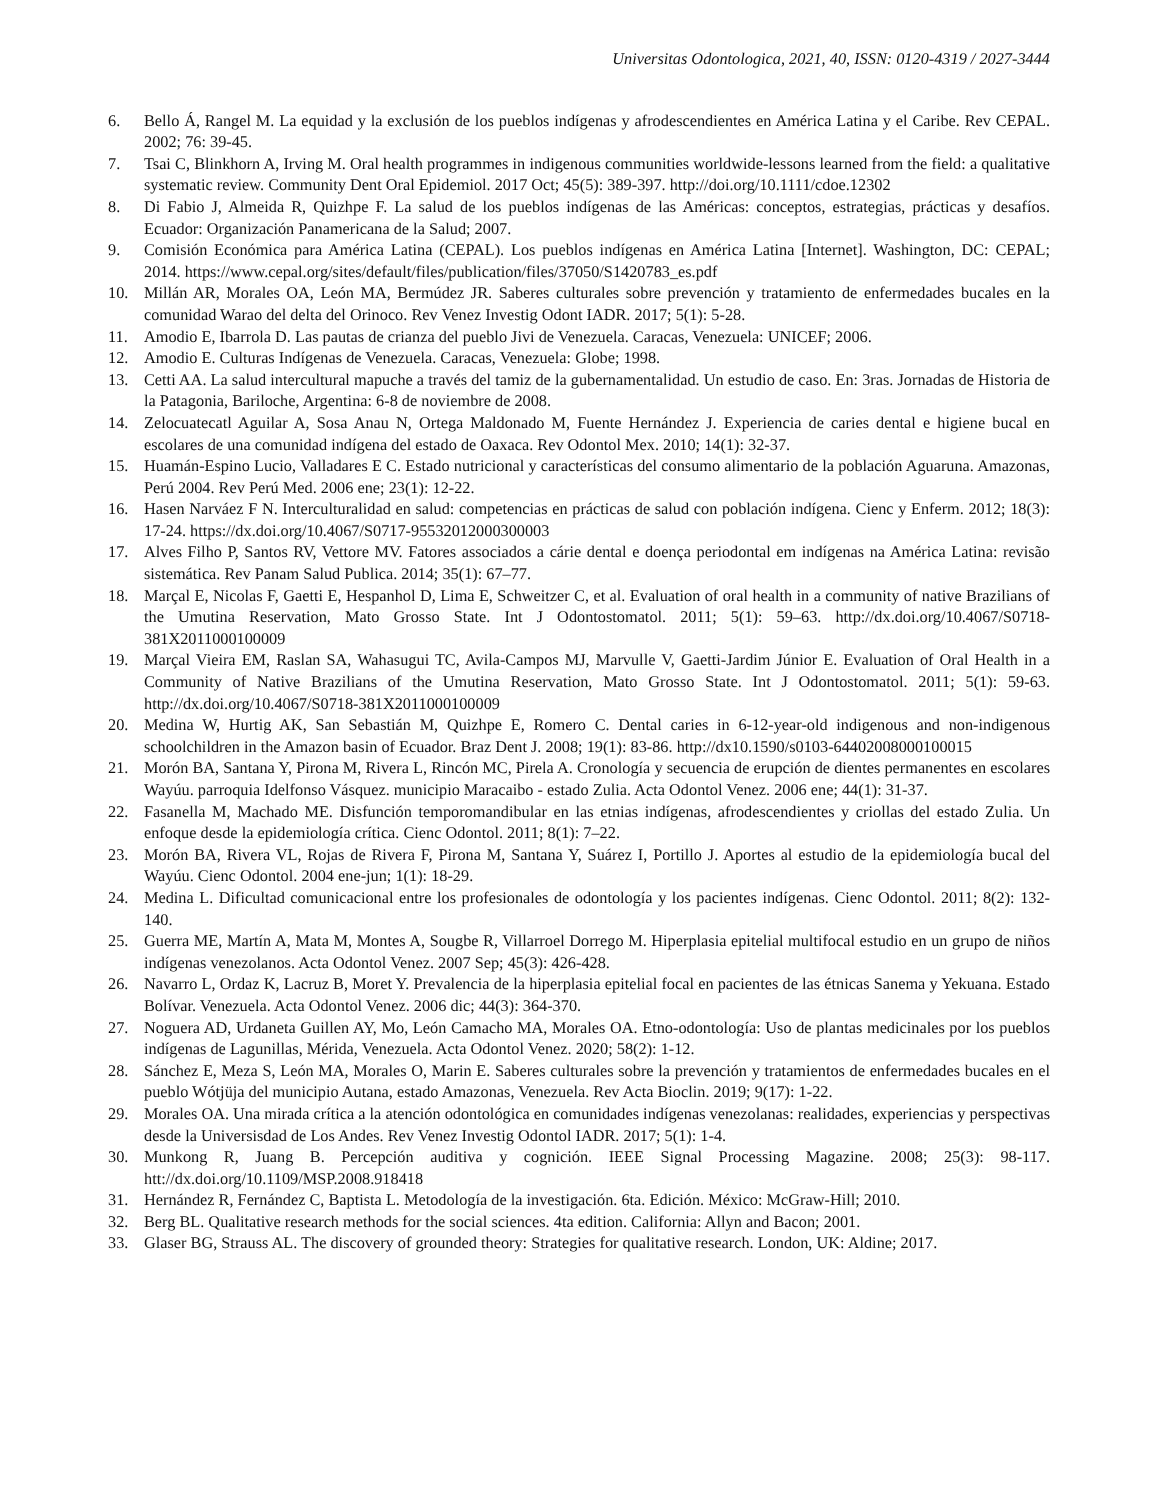Universitas Odontologica, 2021, 40, ISSN: 0120-4319 / 2027-3444
6. Bello Á, Rangel M. La equidad y la exclusión de los pueblos indígenas y afrodescendientes en América Latina y el Caribe. Rev CEPAL. 2002; 76: 39-45.
7. Tsai C, Blinkhorn A, Irving M. Oral health programmes in indigenous communities worldwide-lessons learned from the field: a qualitative systematic review. Community Dent Oral Epidemiol. 2017 Oct; 45(5): 389-397. http://doi.org/10.1111/cdoe.12302
8. Di Fabio J, Almeida R, Quizhpe F. La salud de los pueblos indígenas de las Américas: conceptos, estrategias, prácticas y desafíos. Ecuador: Organización Panamericana de la Salud; 2007.
9. Comisión Económica para América Latina (CEPAL). Los pueblos indígenas en América Latina [Internet]. Washington, DC: CEPAL; 2014. https://www.cepal.org/sites/default/files/publication/files/37050/S1420783_es.pdf
10. Millán AR, Morales OA, León MA, Bermúdez JR. Saberes culturales sobre prevención y tratamiento de enfermedades bucales en la comunidad Warao del delta del Orinoco. Rev Venez Investig Odont IADR. 2017; 5(1): 5-28.
11. Amodio E, Ibarrola D. Las pautas de crianza del pueblo Jivi de Venezuela. Caracas, Venezuela: UNICEF; 2006.
12. Amodio E. Culturas Indígenas de Venezuela. Caracas, Venezuela: Globe; 1998.
13. Cetti AA. La salud intercultural mapuche a través del tamiz de la gubernamentalidad. Un estudio de caso. En: 3ras. Jornadas de Historia de la Patagonia, Bariloche, Argentina: 6-8 de noviembre de 2008.
14. Zelocuatecatl Aguilar A, Sosa Anau N, Ortega Maldonado M, Fuente Hernández J. Experiencia de caries dental e higiene bucal en escolares de una comunidad indígena del estado de Oaxaca. Rev Odontol Mex. 2010; 14(1): 32-37.
15. Huamán-Espino Lucio, Valladares E C. Estado nutricional y características del consumo alimentario de la población Aguaruna. Amazonas, Perú 2004. Rev Perú Med. 2006 ene; 23(1): 12-22.
16. Hasen Narváez F N. Interculturalidad en salud: competencias en prácticas de salud con población indígena. Cienc y Enferm. 2012; 18(3): 17-24. https://dx.doi.org/10.4067/S0717-95532012000300003
17. Alves Filho P, Santos RV, Vettore MV. Fatores associados a cárie dental e doença periodontal em indígenas na América Latina: revisão sistemática. Rev Panam Salud Publica. 2014; 35(1): 67–77.
18. Marçal E, Nicolas F, Gaetti E, Hespanhol D, Lima E, Schweitzer C, et al. Evaluation of oral health in a community of native Brazilians of the Umutina Reservation, Mato Grosso State. Int J Odontostomatol. 2011; 5(1): 59–63. http://dx.doi.org/10.4067/S0718-381X2011000100009
19. Marçal Vieira EM, Raslan SA, Wahasugui TC, Avila-Campos MJ, Marvulle V, Gaetti-Jardim Júnior E. Evaluation of Oral Health in a Community of Native Brazilians of the Umutina Reservation, Mato Grosso State. Int J Odontostomatol. 2011; 5(1): 59-63. http://dx.doi.org/10.4067/S0718-381X2011000100009
20. Medina W, Hurtig AK, San Sebastián M, Quizhpe E, Romero C. Dental caries in 6-12-year-old indigenous and non-indigenous schoolchildren in the Amazon basin of Ecuador. Braz Dent J. 2008; 19(1): 83-86. http://dx10.1590/s0103-64402008000100015
21. Morón BA, Santana Y, Pirona M, Rivera L, Rincón MC, Pirela A. Cronología y secuencia de erupción de dientes permanentes en escolares Wayúu. parroquia Idelfonso Vásquez. municipio Maracaibo - estado Zulia. Acta Odontol Venez. 2006 ene; 44(1): 31-37.
22. Fasanella M, Machado ME. Disfunción temporomandibular en las etnias indígenas, afrodescendientes y criollas del estado Zulia. Un enfoque desde la epidemiología crítica. Cienc Odontol. 2011; 8(1): 7–22.
23. Morón BA, Rivera VL, Rojas de Rivera F, Pirona M, Santana Y, Suárez I, Portillo J. Aportes al estudio de la epidemiología bucal del Wayúu. Cienc Odontol. 2004 ene-jun; 1(1): 18-29.
24. Medina L. Dificultad comunicacional entre los profesionales de odontología y los pacientes indígenas. Cienc Odontol. 2011; 8(2): 132-140.
25. Guerra ME, Martín A, Mata M, Montes A, Sougbe R, Villarroel Dorrego M. Hiperplasia epitelial multifocal estudio en un grupo de niños indígenas venezolanos. Acta Odontol Venez. 2007 Sep; 45(3): 426-428.
26. Navarro L, Ordaz K, Lacruz B, Moret Y. Prevalencia de la hiperplasia epitelial focal en pacientes de las étnicas Sanema y Yekuana. Estado Bolívar. Venezuela. Acta Odontol Venez. 2006 dic; 44(3): 364-370.
27. Noguera AD, Urdaneta Guillen AY, Mo, León Camacho MA, Morales OA. Etno-odontología: Uso de plantas medicinales por los pueblos indígenas de Lagunillas, Mérida, Venezuela. Acta Odontol Venez. 2020; 58(2): 1-12.
28. Sánchez E, Meza S, León MA, Morales O, Marin E. Saberes culturales sobre la prevención y tratamientos de enfermedades bucales en el pueblo Wótjüja del municipio Autana, estado Amazonas, Venezuela. Rev Acta Bioclin. 2019; 9(17): 1-22.
29. Morales OA. Una mirada crítica a la atención odontológica en comunidades indígenas venezolanas: realidades, experiencias y perspectivas desde la Universisdad de Los Andes. Rev Venez Investig Odontol IADR. 2017; 5(1): 1-4.
30. Munkong R, Juang B. Percepción auditiva y cognición. IEEE Signal Processing Magazine. 2008; 25(3): 98-117. htt://dx.doi.org/10.1109/MSP.2008.918418
31. Hernández R, Fernández C, Baptista L. Metodología de la investigación. 6ta. Edición. México: McGraw-Hill; 2010.
32. Berg BL. Qualitative research methods for the social sciences. 4ta edition. California: Allyn and Bacon; 2001.
33. Glaser BG, Strauss AL. The discovery of grounded theory: Strategies for qualitative research. London, UK: Aldine; 2017.